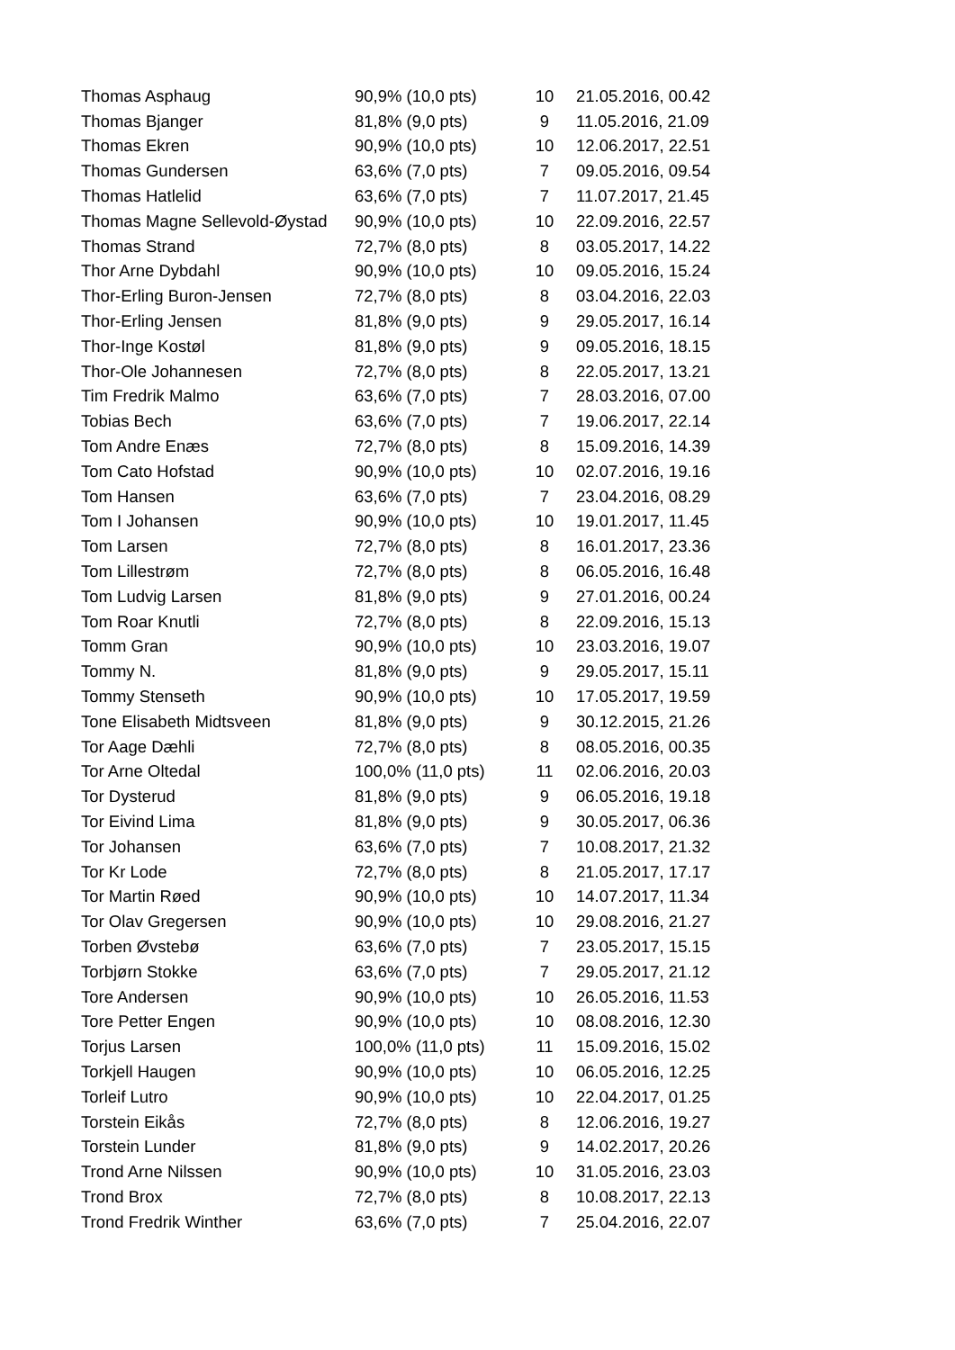| Thomas Asphaug | 90,9% (10,0 pts) | 10 | 21.05.2016, 00.42 |
| Thomas Bjanger | 81,8% (9,0 pts) | 9 | 11.05.2016, 21.09 |
| Thomas Ekren | 90,9% (10,0 pts) | 10 | 12.06.2017, 22.51 |
| Thomas Gundersen | 63,6% (7,0 pts) | 7 | 09.05.2016, 09.54 |
| Thomas Hatlelid | 63,6% (7,0 pts) | 7 | 11.07.2017, 21.45 |
| Thomas Magne Sellevold-Øystad | 90,9% (10,0 pts) | 10 | 22.09.2016, 22.57 |
| Thomas Strand | 72,7% (8,0 pts) | 8 | 03.05.2017, 14.22 |
| Thor Arne Dybdahl | 90,9% (10,0 pts) | 10 | 09.05.2016, 15.24 |
| Thor-Erling Buron-Jensen | 72,7% (8,0 pts) | 8 | 03.04.2016, 22.03 |
| Thor-Erling Jensen | 81,8% (9,0 pts) | 9 | 29.05.2017, 16.14 |
| Thor-Inge Kostøl | 81,8% (9,0 pts) | 9 | 09.05.2016, 18.15 |
| Thor-Ole Johannesen | 72,7% (8,0 pts) | 8 | 22.05.2017, 13.21 |
| Tim Fredrik Malmo | 63,6% (7,0 pts) | 7 | 28.03.2016, 07.00 |
| Tobias Bech | 63,6% (7,0 pts) | 7 | 19.06.2017, 22.14 |
| Tom Andre Enæs | 72,7% (8,0 pts) | 8 | 15.09.2016, 14.39 |
| Tom Cato Hofstad | 90,9% (10,0 pts) | 10 | 02.07.2016, 19.16 |
| Tom Hansen | 63,6% (7,0 pts) | 7 | 23.04.2016, 08.29 |
| Tom I Johansen | 90,9% (10,0 pts) | 10 | 19.01.2017, 11.45 |
| Tom Larsen | 72,7% (8,0 pts) | 8 | 16.01.2017, 23.36 |
| Tom Lillestrøm | 72,7% (8,0 pts) | 8 | 06.05.2016, 16.48 |
| Tom Ludvig Larsen | 81,8% (9,0 pts) | 9 | 27.01.2016, 00.24 |
| Tom Roar Knutli | 72,7% (8,0 pts) | 8 | 22.09.2016, 15.13 |
| Tomm Gran | 90,9% (10,0 pts) | 10 | 23.03.2016, 19.07 |
| Tommy N. | 81,8% (9,0 pts) | 9 | 29.05.2017, 15.11 |
| Tommy Stenseth | 90,9% (10,0 pts) | 10 | 17.05.2017, 19.59 |
| Tone Elisabeth Midtsveen | 81,8% (9,0 pts) | 9 | 30.12.2015, 21.26 |
| Tor Aage Dæhli | 72,7% (8,0 pts) | 8 | 08.05.2016, 00.35 |
| Tor Arne Oltedal | 100,0% (11,0 pts) | 11 | 02.06.2016, 20.03 |
| Tor Dysterud | 81,8% (9,0 pts) | 9 | 06.05.2016, 19.18 |
| Tor Eivind Lima | 81,8% (9,0 pts) | 9 | 30.05.2017, 06.36 |
| Tor Johansen | 63,6% (7,0 pts) | 7 | 10.08.2017, 21.32 |
| Tor Kr Lode | 72,7% (8,0 pts) | 8 | 21.05.2017, 17.17 |
| Tor Martin Røed | 90,9% (10,0 pts) | 10 | 14.07.2017, 11.34 |
| Tor Olav Gregersen | 90,9% (10,0 pts) | 10 | 29.08.2016, 21.27 |
| Torben Øvstebø | 63,6% (7,0 pts) | 7 | 23.05.2017, 15.15 |
| Torbjørn Stokke | 63,6% (7,0 pts) | 7 | 29.05.2017, 21.12 |
| Tore Andersen | 90,9% (10,0 pts) | 10 | 26.05.2016, 11.53 |
| Tore Petter Engen | 90,9% (10,0 pts) | 10 | 08.08.2016, 12.30 |
| Torjus Larsen | 100,0% (11,0 pts) | 11 | 15.09.2016, 15.02 |
| Torkjell Haugen | 90,9% (10,0 pts) | 10 | 06.05.2016, 12.25 |
| Torleif Lutro | 90,9% (10,0 pts) | 10 | 22.04.2017, 01.25 |
| Torstein Eikås | 72,7% (8,0 pts) | 8 | 12.06.2016, 19.27 |
| Torstein Lunder | 81,8% (9,0 pts) | 9 | 14.02.2017, 20.26 |
| Trond Arne Nilssen | 90,9% (10,0 pts) | 10 | 31.05.2016, 23.03 |
| Trond Brox | 72,7% (8,0 pts) | 8 | 10.08.2017, 22.13 |
| Trond Fredrik Winther | 63,6% (7,0 pts) | 7 | 25.04.2016, 22.07 |